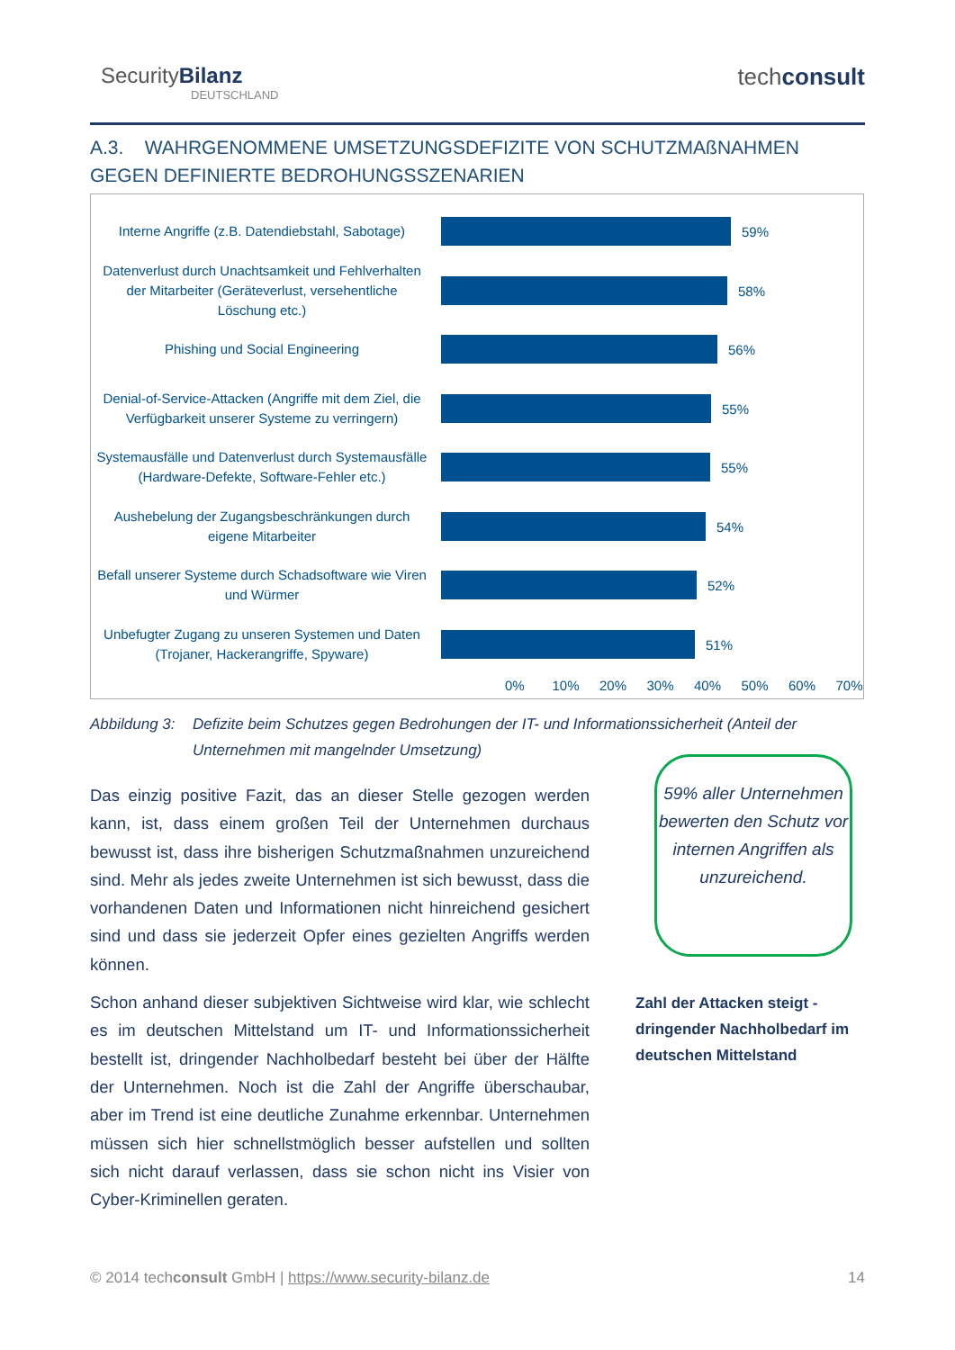SecurityBilanz
DEUTSCHLAND
techconsult
A.3. WAHRGENOMMENE UMSETZUNGSDEFIZITE VON SCHUTZMAßNAHMEN
GEGEN DEFINIERTE BEDROHUNGSSZENARIEN
Interne Angriffe (z.B. Datendiebstahl, Sabotage)
59%
Datenverlust durch Unachtsamkeit und Fehlverhalten der Mitarbeiter (Geräteverlust, versehentliche Löschung etc.)
58%
Phishing und Social Engineering
56%
Denial-of-Service-Attacken (Angriffe mit dem Ziel, die Verfügbarkeit unserer Systeme zu verringern)
55%
Systemausfälle und Datenverlust durch Systemausfälle (Hardware-Defekte, Software-Fehler etc.)
55%
Aushebelung der Zugangsbeschränkungen durch eigene Mitarbeiter
54%
Befall unserer Systeme durch Schadsoftware wie Viren und Würmer
52%
Unbefugter Zugang zu unseren Systemen und Daten (Trojaner, Hackerangriffe, Spyware)
51%
0% 10% 20% 30% 40% 50% 60% 70%
Abbildung 3:
Defizite beim Schutzes gegen Bedrohungen der IT- und Informationssicherheit (Anteil der Unternehmen mit mangelnder Umsetzung)
Das einzig positive Fazit, das an dieser Stelle gezogen werden kann, ist, dass einem großen Teil der Unternehmen durchaus bewusst ist, dass ihre bisherigen Schutzmaßnahmen unzureichend sind. Mehr als jedes zweite Unternehmen ist sich bewusst, dass die vorhandenen Daten und Informationen nicht hinreichend gesichert sind und dass sie jederzeit Opfer eines gezielten Angriffs werden können.
Schon anhand dieser subjektiven Sichtweise wird klar, wie schlecht es im deutschen Mittelstand um IT- und Informationssicherheit bestellt ist, dringender Nachholbedarf besteht bei über der Hälfte der Unternehmen. Noch ist die Zahl der Angriffe überschaubar, aber im Trend ist eine deutliche Zunahme erkennbar. Unternehmen müssen sich hier schnellstmöglich besser aufstellen und sollten sich nicht darauf verlassen, dass sie schon nicht ins Visier von Cyber-Kriminellen geraten.
59% aller Unternehmen bewerten den Schutz vor internen Angriffen als unzureichend.
Zahl der Attacken steigt -
dringender Nachholbedarf im
deutschen Mittelstand
© 2014 techconsult GmbH | https://www.security-bilanz.de 14